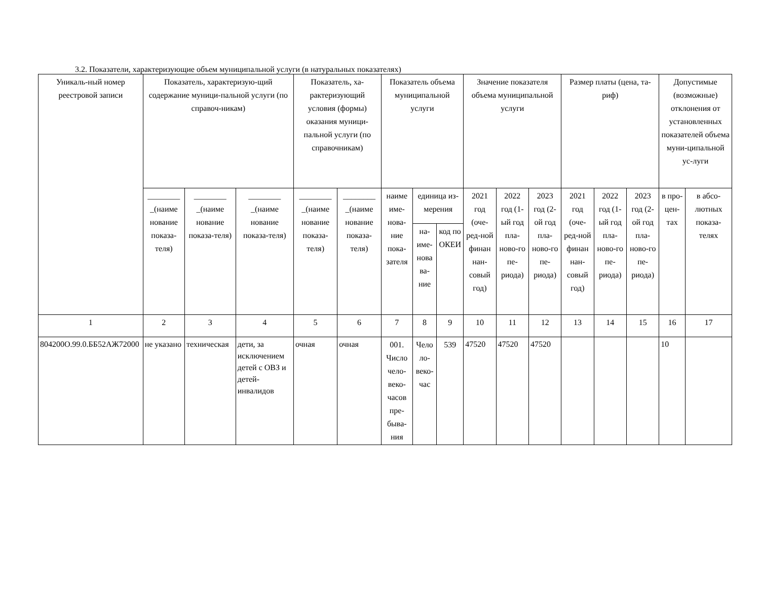3.2. Показатели, характеризующие объем муниципальной услуги (в натуральных показателях)
| Уникаль-ный номер реестровой записи | Показатель, характеризую-щий содержание муници-пальной услуги (по справоч-никам) | | | Показатель, ха-рактеризующий условия (формы) оказания муници-пальной услуги (по справочникам) | | Показатель объема муниципальной услуги | | | Значение показателя объема муниципальной услуги | | | Размер платы (цена, та-риф) | | | Допустимые (возможные) отклонения от установленных показателей объема муни-ципальной ус-луги | |
| --- | --- | --- | --- | --- | --- | --- | --- | --- | --- | --- | --- | --- | --- | --- | --- | --- |
| | ________ _(наиме нование показа-теля) | ________ _(наиме нование показа-теля) | ________ _(наиме нование показа-теля) | ________ _(наиме нование показа-теля) | ________ _(наиме нование показа-теля) | наиме име-нова-ние пока-зателя | единица из-мерения | | 2021 год (оче-ред-ной финан нан-совый год) | 2022 год (1-ый год пла-ново-го пе-риода) | 2023 год (2-ой год пла-ново-го пе-риода) | 2021 год (оче-ред-ной финан нан-совый год) | 2022 год (1-ый год пла-ново-го пе-риода) | 2023 год (2-ой год пла-ново-го пе-риода) | в про-цен-тах | в абсо-лютных показа-телях |
| | | | | | | | на-име-нова ва-ние | код по ОКЕИ | | | | | | | | |
| 1 | 2 | 3 | 4 | 5 | 6 | 7 | 8 | 9 | 10 | 11 | 12 | 13 | 14 | 15 | 16 | 17 |
| 804200О.99.0.ББ52АЖ72000 | не указано | техническая | дети, за исключением детей с ОВЗ и детей-инвалидов | очная | очная | 001. Число чело-веко-часов пре-быва-ния | Чело ло-веко-час | 539 | 47520 | 47520 | 47520 | | | | 10 | |